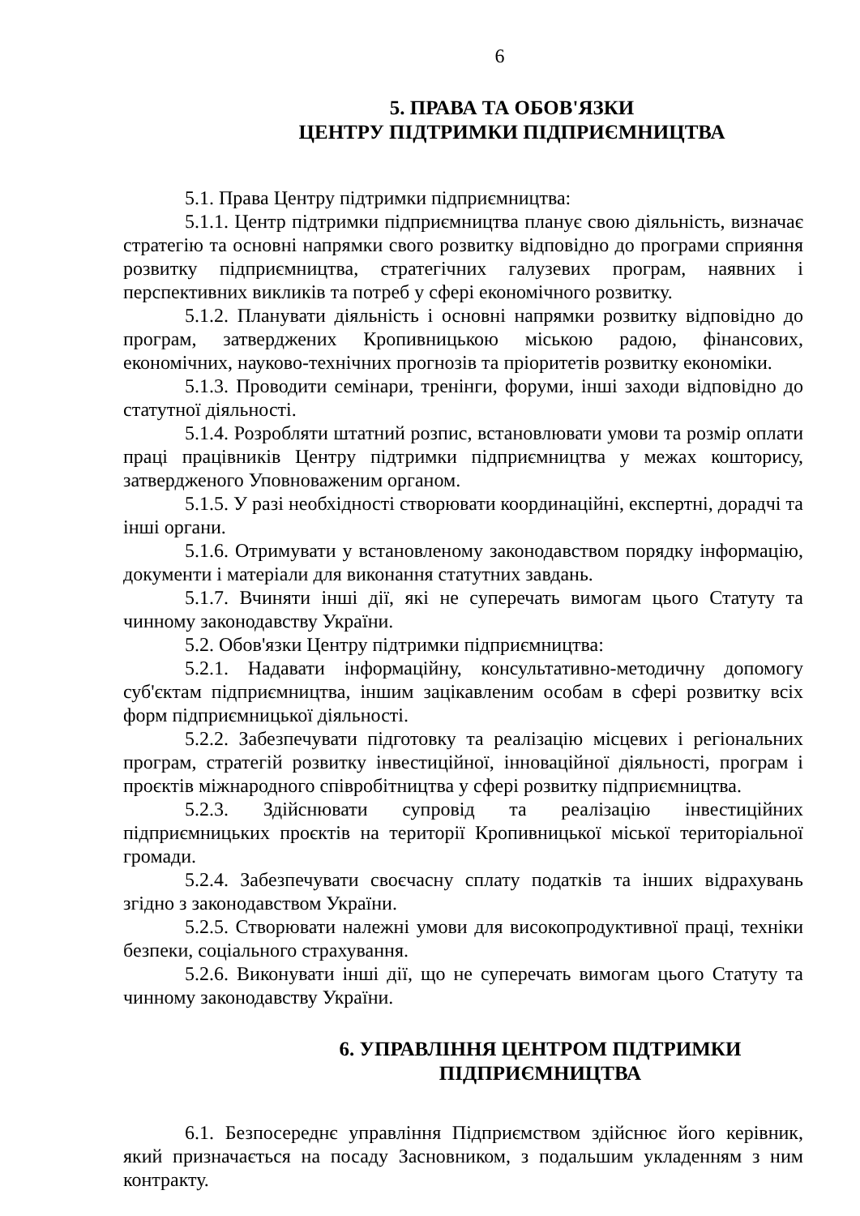6
5. ПРАВА ТА ОБОВ'ЯЗКИ
ЦЕНТРУ ПІДТРИМКИ ПІДПРИЄМНИЦТВА
5.1. Права Центру підтримки підприємництва:
5.1.1. Центр підтримки підприємництва планує свою діяльність, визначає стратегію та основні напрямки свого розвитку відповідно до програми сприяння розвитку підприємництва, стратегічних галузевих програм, наявних і перспективних викликів та потреб у сфері економічного розвитку.
5.1.2. Планувати діяльність і основні напрямки розвитку відповідно до програм, затверджених Кропивницькою міською радою, фінансових, економічних, науково-технічних прогнозів та пріоритетів розвитку економіки.
5.1.3. Проводити семінари, тренінги, форуми, інші заходи відповідно до статутної діяльності.
5.1.4. Розробляти штатний розпис, встановлювати умови та розмір оплати праці працівників Центру підтримки підприємництва у межах кошторису, затвердженого Уповноваженим органом.
5.1.5. У разі необхідності створювати координаційні, експертні, дорадчі та інші органи.
5.1.6. Отримувати у встановленому законодавством порядку інформацію, документи і матеріали для виконання статутних завдань.
5.1.7. Вчиняти інші дії, які не суперечать вимогам цього Статуту та чинному законодавству України.
5.2. Обов'язки Центру підтримки підприємництва:
5.2.1. Надавати інформаційну, консультативно-методичну допомогу суб'єктам підприємництва, іншим зацікавленим особам в сфері розвитку всіх форм підприємницької діяльності.
5.2.2. Забезпечувати підготовку та реалізацію місцевих і регіональних програм, стратегій розвитку інвестиційної, інноваційної діяльності, програм і проєктів міжнародного співробітництва у сфері розвитку підприємництва.
5.2.3. Здійснювати супровід та реалізацію інвестиційних підприємницьких проєктів на території Кропивницької міської територіальної громади.
5.2.4. Забезпечувати своєчасну сплату податків та інших відрахувань згідно з законодавством України.
5.2.5. Створювати належні умови для високопродуктивної праці, техніки безпеки, соціального страхування.
5.2.6. Виконувати інші дії, що не суперечать вимогам цього Статуту та чинному законодавству України.
6. УПРАВЛІННЯ ЦЕНТРОМ ПІДТРИМКИ ПІДПРИЄМНИЦТВА
6.1. Безпосереднє управління Підприємством здійснює його керівник, який призначається на посаду Засновником, з подальшим укладенням з ним контракту.